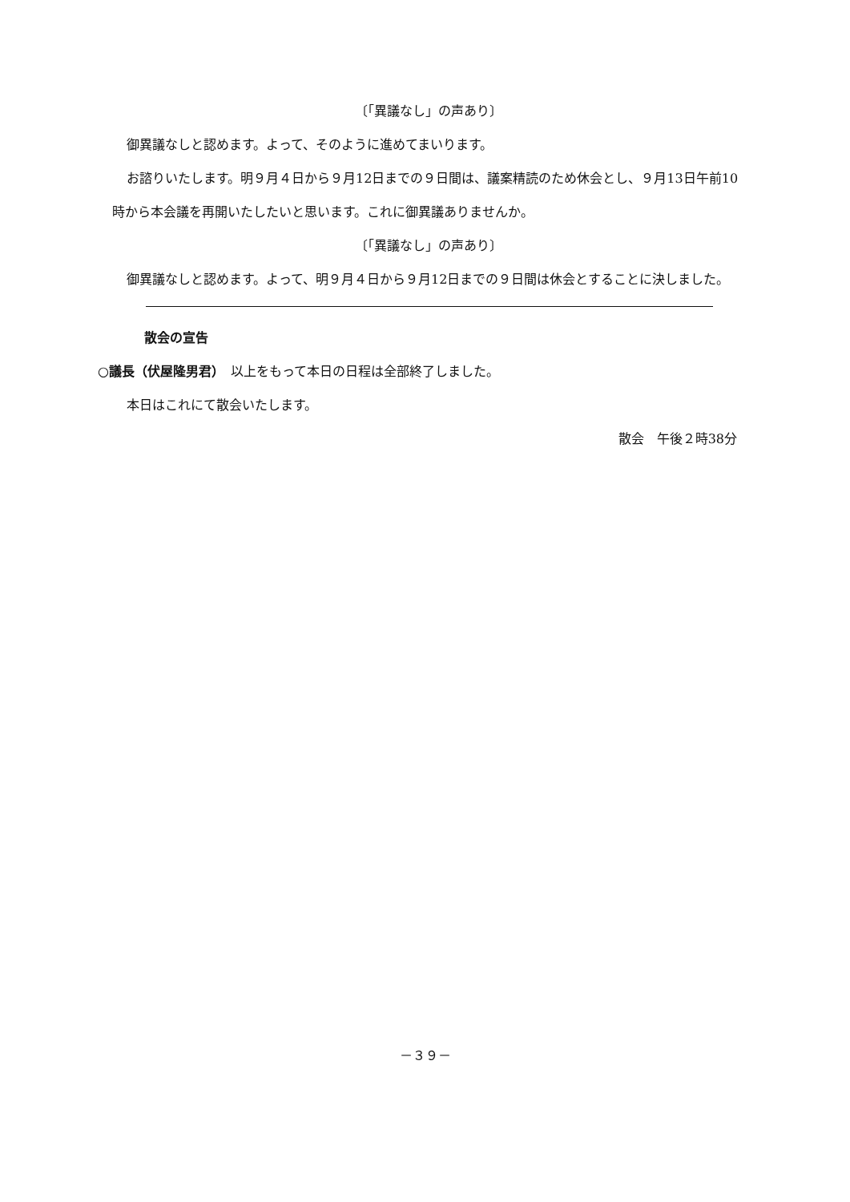〔「異議なし」の声あり〕
御異議なしと認めます。よって、そのように進めてまいります。
お諮りいたします。明９月４日から９月12日までの９日間は、議案精読のため休会とし、９月13日午前10時から本会議を再開いたしたいと思います。これに御異議ありませんか。
〔「異議なし」の声あり〕
御異議なしと認めます。よって、明９月４日から９月12日までの９日間は休会とすることに決しました。
散会の宣告
○議長（伏屋隆男君）　以上をもって本日の日程は全部終了しました。
本日はこれにて散会いたします。
散会　午後２時38分
－３９－